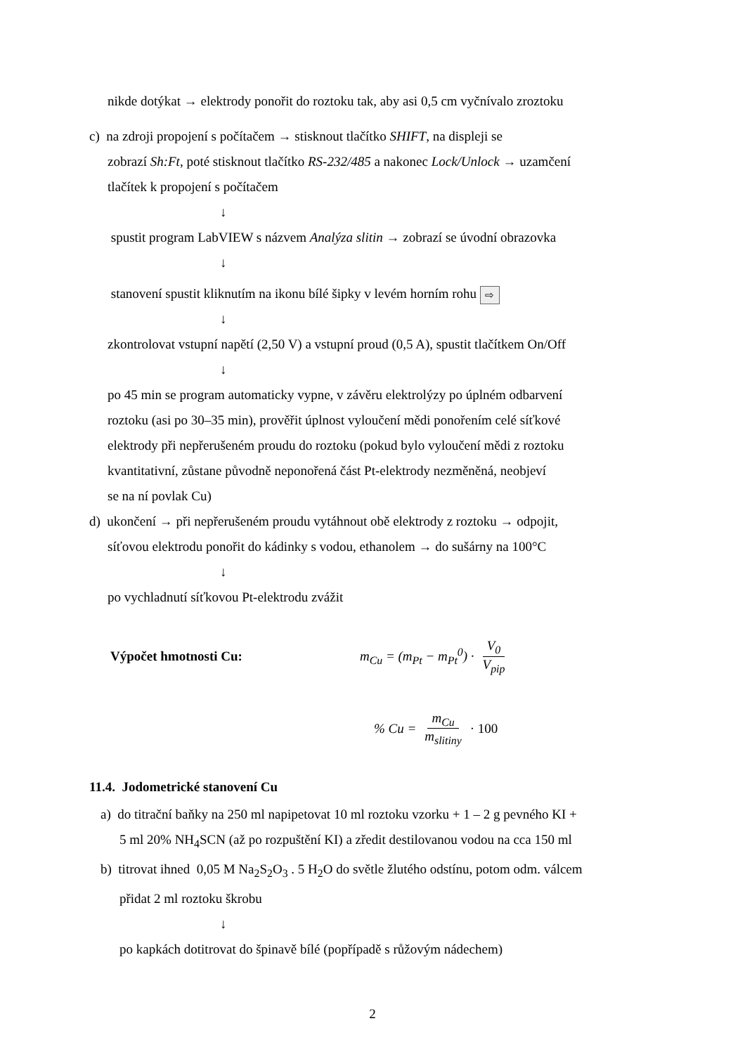nikde dotýkat → elektrody ponořit do roztoku tak, aby asi 0,5 cm vyčnívalo zroztoku
c) na zdroji propojení s počítačem → stisknout tlačítko SHIFT, na displeji se
zobrazí Sh:Ft, poté stisknout tlačítko RS-232/485 a nakonec Lock/Unlock → uzamčení
tlačítek k propojení s počítačem
↓
spustit program LabVIEW s názvem Analýza slitin → zobrazí se úvodní obrazovka
↓
stanovení spustit kliknutím na ikonu bílé šipky v levém horním rohu ⇨
↓
zkontrolovat vstupní napětí (2,50 V) a vstupní proud (0,5 A), spustit tlačítkem On/Off
↓
po 45 min se program automaticky vypne, v závěru elektrolýzy po úplném odbarvení
roztoku (asi po 30–35 min), prověřit úplnost vyloučení mědi ponořením celé síťkové
elektrody při nepřerušeném proudu do roztoku (pokud bylo vyloučení mědi z roztoku
kvantitativní, zůstane původně neponořená část Pt-elektrody nezměněná, neobjeví
se na ní povlak Cu)
d) ukončení → při nepřerušeném proudu vytáhnout obě elektrody z roztoku → odpojit,
síťovou elektrodu ponořit do kádinky s vodou, ethanolem → do sušárny na 100°C
↓
po vychladnutí síťkovou Pt-elektrodu zvážit
Výpočet hmotnosti Cu: m<sub>Cu</sub> = (m<sub>Pt</sub> − m<sub>Pt</sub><sup>0</sup>) · V<sub>0</sub> V<sub>pip</sub>
% Cu = m<sub>Cu</sub> m<sub>slitiny</sub> · 100
11.4. Jodometrické stanovení Cu
a) do titrační baňky na 250 ml napipetovat 10 ml roztoku vzorku + 1 – 2 g pevného KI +
5 ml 20% NH<sub>4</sub>SCN (až po rozpuštění KI) a zředit destilovanou vodou na cca 150 ml
b) titrovat ihned 0,05 M Na<sub>2</sub>S<sub>2</sub>O<sub>3</sub> . 5 H<sub>2</sub>O do světle žlutého odstínu, potom odm. válcem
přidat 2 ml roztoku škrobu
↓
po kapkách dotitrovat do špinavě bílé (popřípadě s růžovým nádechem)
2